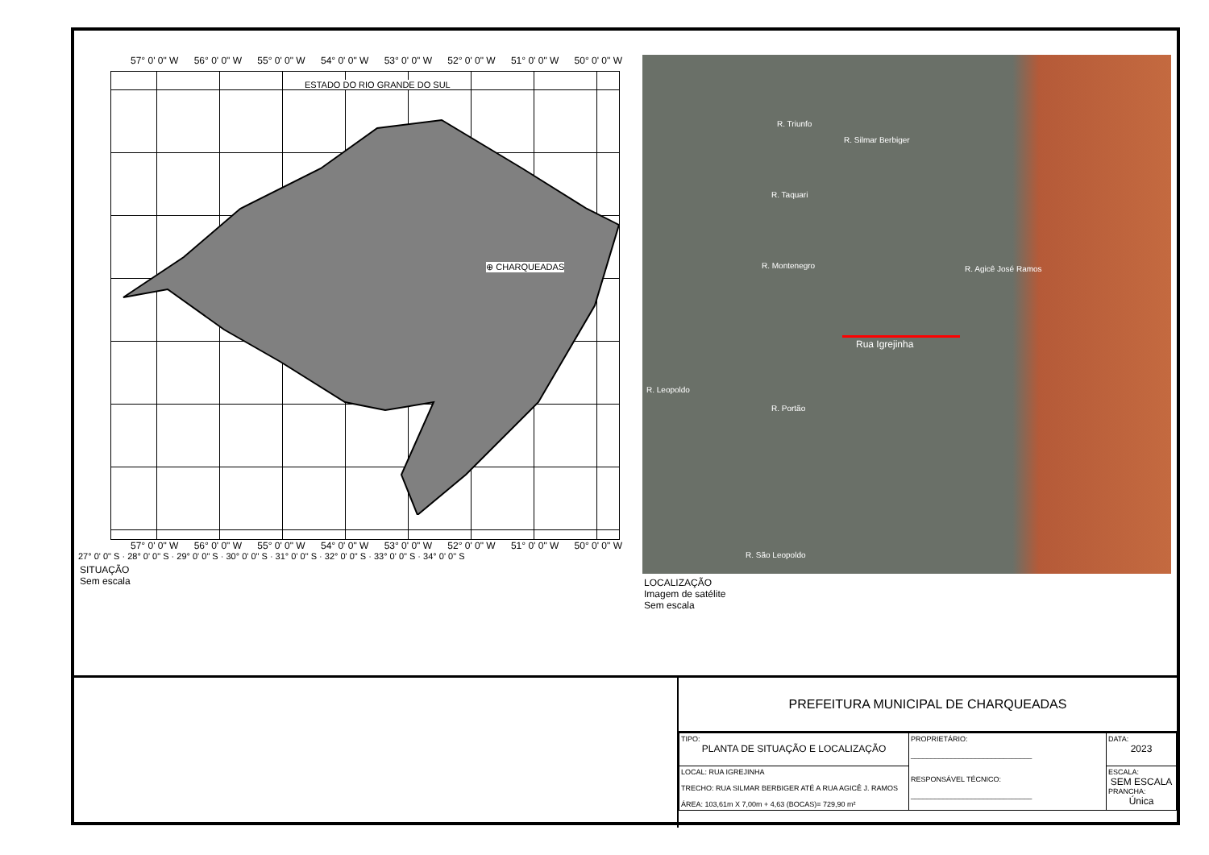57° 0' 0" W 56° 0' 0" W 55° 0' 0" W 54° 0' 0" W 53° 0' 0" W 52° 0' 0" W 51° 0' 0" W 50° 0' 0" W
ESTADO DO RIO GRANDE DO SUL
⊕ CHARQUEADAS
57° 0' 0" W 56° 0' 0" W 55° 0' 0" W 54° 0' 0" W 53° 0' 0" W 52° 0' 0" W 51° 0' 0" W 50° 0' 0" W
27° 0' 0" S · 28° 0' 0" S · 29° 0' 0" S · 30° 0' 0" S · 31° 0' 0" S · 32° 0' 0" S · 33° 0' 0" S · 34° 0' 0" S
SITUAÇÃO
Sem escala
R. Triunfo
R. Taquari
R. Montenegro
R. Portão
R. São Leopoldo
R. Silmar Berbiger
R. Agicê José Ramos
R. Leopoldo
Rua Igrejinha
LOCALIZAÇÃO
Imagem de satélite
Sem escala
PREFEITURA MUNICIPAL DE CHARQUEADAS
| TIPO: PLANTA DE SITUAÇÃO E LOCALIZAÇÃO | PROPRIETÁRIO: ______________________________ RESPONSÁVEL TÉCNICO: ______________________________ | DATA: 2023 |
| LOCAL: RUA IGREJINHA TRECHO: RUA SILMAR BERBIGER ATÉ A RUA AGICÊ J. RAMOS ÁREA: 103,61m X 7,00m + 4,63 (BOCAS)= 729,90 m² | | ESCALA: SEM ESCALA PRANCHA: Única |